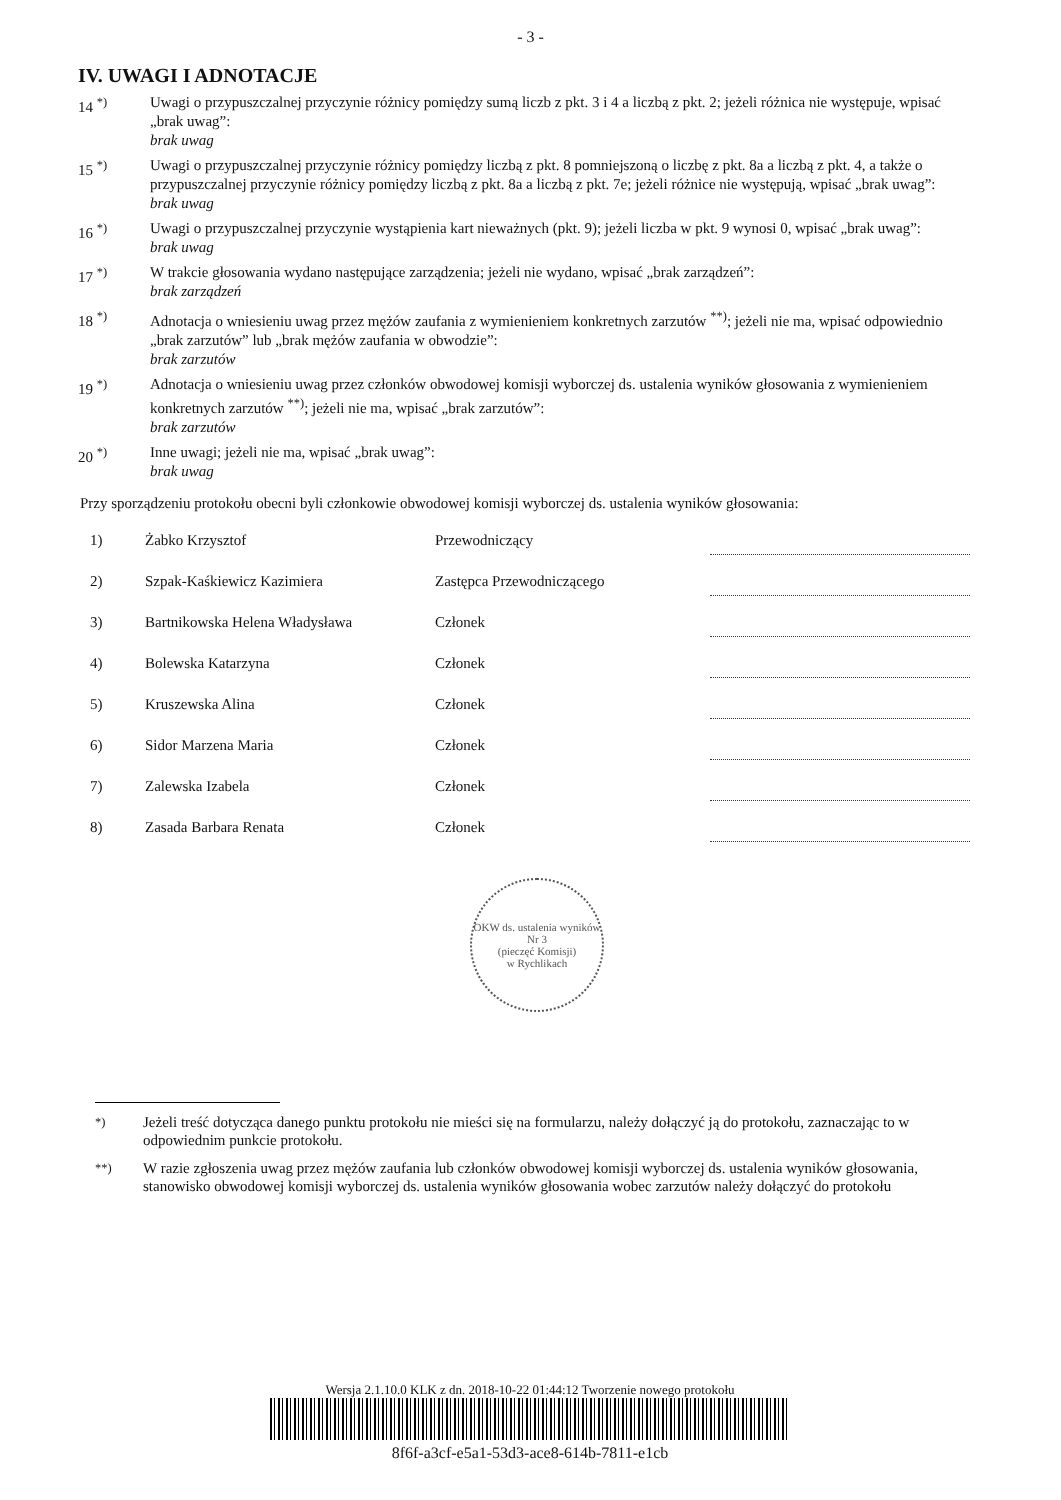- 3 -
IV. UWAGI I ADNOTACJE
14 <sup>*)</sup> Uwagi o przypuszczalnej przyczynie różnicy pomiędzy sumą liczb z pkt. 3 i 4 a liczbą z pkt. 2; jeżeli różnica nie występuje, wpisać „brak uwag”:
brak uwag
15 <sup>*)</sup> Uwagi o przypuszczalnej przyczynie różnicy pomiędzy liczbą z pkt. 8 pomniejszoną o liczbę z pkt. 8a a liczbą z pkt. 4, a także o przypuszczalnej przyczynie różnicy pomiędzy liczbą z pkt. 8a a liczbą z pkt. 7e; jeżeli różnice nie występują, wpisać „brak uwag”:
brak uwag
16 <sup>*)</sup> Uwagi o przypuszczalnej przyczynie wystąpienia kart nieważnych (pkt. 9); jeżeli liczba w pkt. 9 wynosi 0, wpisać „brak uwag”:
brak uwag
17 <sup>*)</sup> W trakcie głosowania wydano następujące zarządzenia; jeżeli nie wydano, wpisać „brak zarządzeń”:
brak zarządzeń
18 <sup>*)</sup> Adnotacja o wniesieniu uwag przez mężów zaufania z wymienieniem konkretnych zarzutów <sup>**)</sup>; jeżeli nie ma, wpisać odpowiednio „brak zarzutów” lub „brak mężów zaufania w obwodzie”:
brak zarzutów
19 <sup>*)</sup> Adnotacja o wniesieniu uwag przez członków obwodowej komisji wyborczej ds. ustalenia wyników głosowania z wymienieniem konkretnych zarzutów <sup>**)</sup>; jeżeli nie ma, wpisać „brak zarzutów”:
brak zarzutów
20 <sup>*)</sup> Inne uwagi; jeżeli nie ma, wpisać „brak uwag”:
brak uwag
Przy sporządzeniu protokołu obecni byli członkowie obwodowej komisji wyborczej ds. ustalenia wyników głosowania:
| 1) | Żabko Krzysztof | Przewodniczący | |
| 2) | Szpak-Kaśkiewicz Kazimiera | Zastępca Przewodniczącego | |
| 3) | Bartnikowska Helena Władysława | Członek | |
| 4) | Bolewska Katarzyna | Członek | |
| 5) | Kruszewska Alina | Członek | |
| 6) | Sidor Marzena Maria | Członek | |
| 7) | Zalewska Izabela | Członek | |
| 8) | Zasada Barbara Renata | Członek | |
OKW ds. ustalenia wyników
Nr 3
(pieczęć Komisji)
w Rychlikach
<sup>*)</sup> Jeżeli treść dotycząca danego punktu protokołu nie mieści się na formularzu, należy dołączyć ją do protokołu, zaznaczając to w odpowiednim punkcie protokołu.
<sup>**)</sup> W razie zgłoszenia uwag przez mężów zaufania lub członków obwodowej komisji wyborczej ds. ustalenia wyników głosowania, stanowisko obwodowej komisji wyborczej ds. ustalenia wyników głosowania wobec zarzutów należy dołączyć do protokołu
Wersja 2.1.10.0 KLK z dn. 2018-10-22 01:44:12 Tworzenie nowego protokołu
8f6f-a3cf-e5a1-53d3-ace8-614b-7811-e1cb